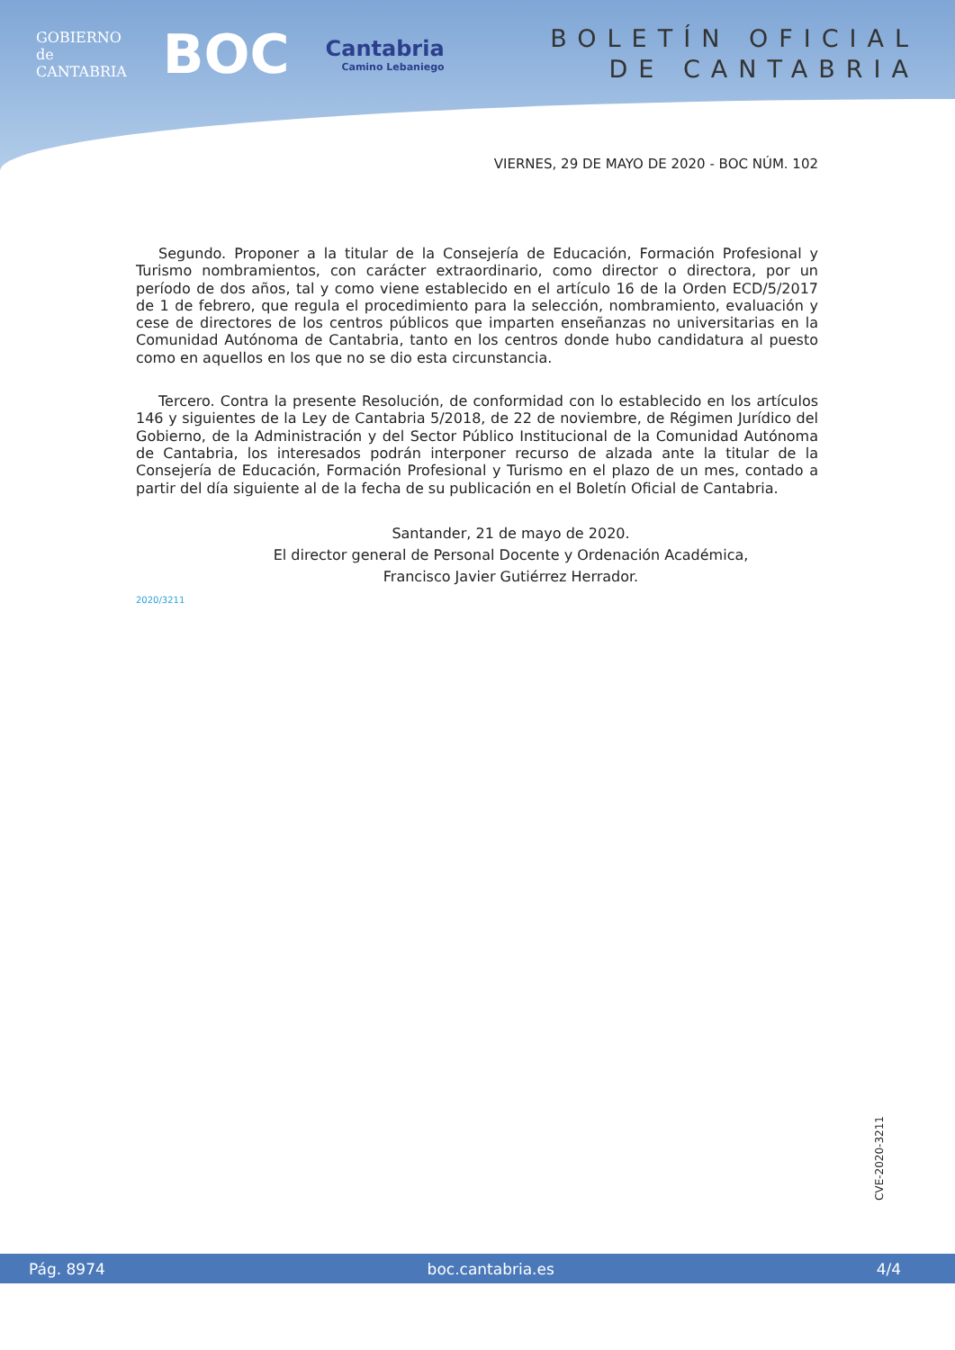GOBIERNO
de
CANTABRIA
BOC
Cantabria
Camino Lebaniego
BOLETÍN OFICIAL
DE CANTABRIA
VIERNES, 29 DE MAYO DE 2020 - BOC NÚM. 102
Segundo. Proponer a la titular de la Consejería de Educación, Formación Profesional y Turismo nombramientos, con carácter extraordinario, como director o directora, por un período de dos años, tal y como viene establecido en el artículo 16 de la Orden ECD/5/2017 de 1 de febrero, que regula el procedimiento para la selección, nombramiento, evaluación y cese de directores de los centros públicos que imparten enseñanzas no universitarias en la Comunidad Autónoma de Cantabria, tanto en los centros donde hubo candidatura al puesto como en aquellos en los que no se dio esta circunstancia.
Tercero. Contra la presente Resolución, de conformidad con lo establecido en los artículos 146 y siguientes de la Ley de Cantabria 5/2018, de 22 de noviembre, de Régimen Jurídico del Gobierno, de la Administración y del Sector Público Institucional de la Comunidad Autónoma de Cantabria, los interesados podrán interponer recurso de alzada ante la titular de la Consejería de Educación, Formación Profesional y Turismo en el plazo de un mes, contado a partir del día siguiente al de la fecha de su publicación en el Boletín Oficial de Cantabria.
Santander, 21 de mayo de 2020.
El director general de Personal Docente y Ordenación Académica,
Francisco Javier Gutiérrez Herrador.
2020/3211
CVE-2020-3211
Pág. 8974 boc.cantabria.es 4/4